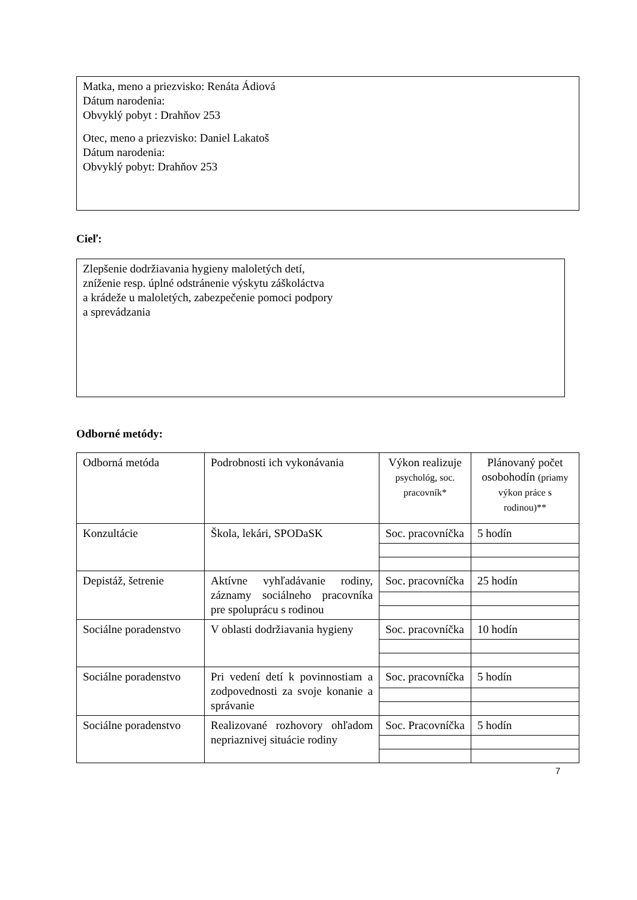Matka, meno a priezvisko: Renáta Ádiová
Dátum narodenia:
Obvyklý pobyt : Drahňov 253
Otec, meno a priezvisko: Daniel Lakatoš
Dátum narodenia:
Obvyklý pobyt: Drahňov 253
Cieľ:
Zlepšenie dodržiavania hygieny maloletých detí,
zníženie resp. úplné odstránenie výskytu záškoláctva
a krádeže u maloletých, zabezpečenie pomoci podpory
a sprevádzania
Odborné metódy:
| Odborná metóda | Podrobnosti ich vykonávania | Výkon realizuje psychológ, soc. pracovník* | Plánovaný počet osobohodín (priamy výkon práce s rodinou)** |
| Konzultácie | Škola, lekári, SPODaSK | Soc. pracovníčka | 5 hodín |
| Depistáž, šetrenie | Aktívne vyhľadávanie rodiny, záznamy sociálneho pracovníka pre spoluprácu s rodinou | Soc. pracovníčka | 25 hodín |
| Sociálne poradenstvo | V oblasti dodržiavania hygieny | Soc. pracovníčka | 10 hodín |
| Sociálne poradenstvo | Pri vedení detí k povinnostiam a zodpovednosti za svoje konanie a správanie | Soc. pracovníčka | 5 hodín |
| Sociálne poradenstvo | Realizované rozhovory ohľadom nepriaznivej situácie rodiny | Soc. Pracovníčka | 5 hodín |
7